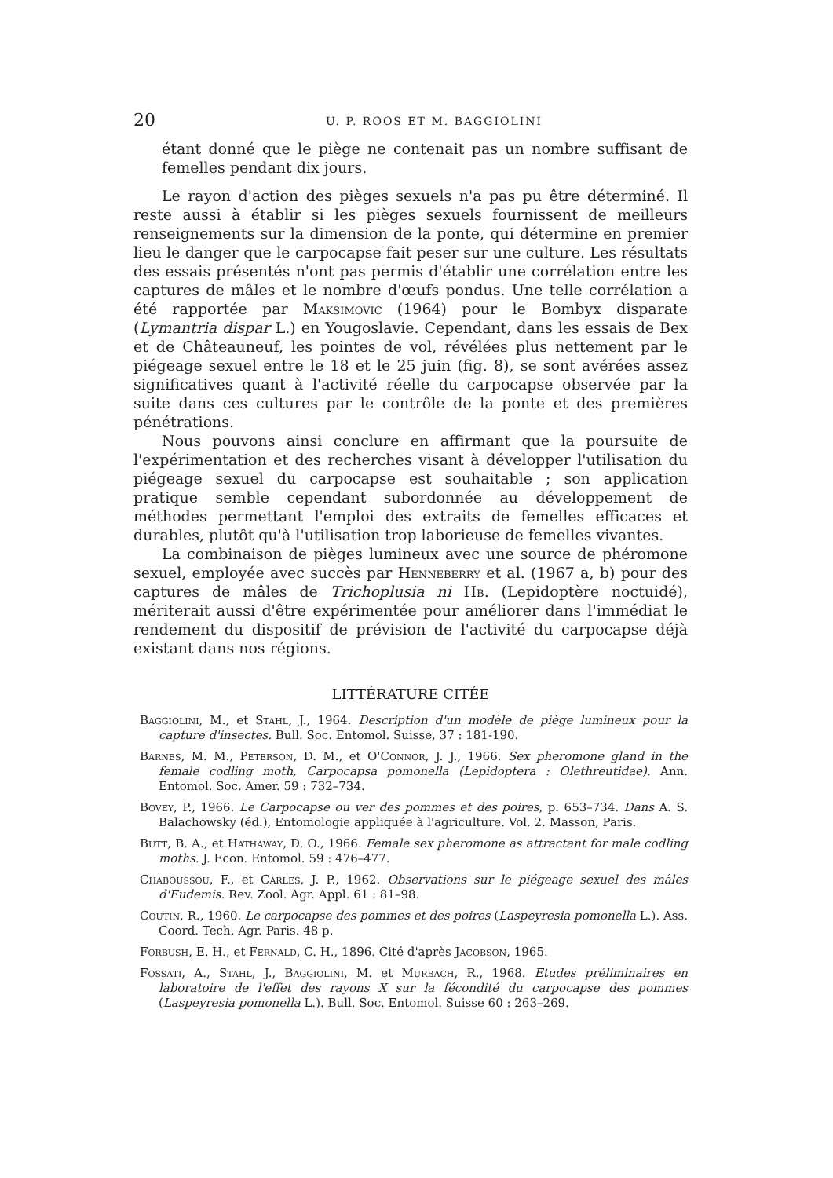20 U. P. ROOS ET M. BAGGIOLINI
étant donné que le piège ne contenait pas un nombre suffisant de femelles pendant dix jours.
Le rayon d'action des pièges sexuels n'a pas pu être déterminé. Il reste aussi à établir si les pièges sexuels fournissent de meilleurs renseignements sur la dimension de la ponte, qui détermine en premier lieu le danger que le carpocapse fait peser sur une culture. Les résultats des essais présentés n'ont pas permis d'établir une corrélation entre les captures de mâles et le nombre d'œufs pondus. Une telle corrélation a été rapportée par Maksimović (1964) pour le Bombyx disparate (Lymantria dispar L.) en Yougoslavie. Cependant, dans les essais de Bex et de Châteauneuf, les pointes de vol, révélées plus nettement par le piégeage sexuel entre le 18 et le 25 juin (fig. 8), se sont avérées assez significatives quant à l'activité réelle du carpocapse observée par la suite dans ces cultures par le contrôle de la ponte et des premières pénétrations.
Nous pouvons ainsi conclure en affirmant que la poursuite de l'expérimentation et des recherches visant à développer l'utilisation du piégeage sexuel du carpocapse est souhaitable ; son application pratique semble cependant subordonnée au développement de méthodes permettant l'emploi des extraits de femelles efficaces et durables, plutôt qu'à l'utilisation trop laborieuse de femelles vivantes.
La combinaison de pièges lumineux avec une source de phéromone sexuel, employée avec succès par Henneberry et al. (1967 a, b) pour des captures de mâles de Trichoplusia ni Hb. (Lepidoptère noctuidé), mériterait aussi d'être expérimentée pour améliorer dans l'immédiat le rendement du dispositif de prévision de l'activité du carpocapse déjà existant dans nos régions.
LITTÉRATURE CITÉE
Baggiolini, M., et Stahl, J., 1964. Description d'un modèle de piège lumineux pour la capture d'insectes. Bull. Soc. Entomol. Suisse, 37 : 181-190.
Barnes, M. M., Peterson, D. M., et O'Connor, J. J., 1966. Sex pheromone gland in the female codling moth, Carpocapsa pomonella (Lepidoptera : Olethreutidae). Ann. Entomol. Soc. Amer. 59 : 732–734.
Bovey, P., 1966. Le Carpocapse ou ver des pommes et des poires, p. 653–734. Dans A. S. Balachowsky (éd.), Entomologie appliquée à l'agriculture. Vol. 2. Masson, Paris.
Butt, B. A., et Hathaway, D. O., 1966. Female sex pheromone as attractant for male codling moths. J. Econ. Entomol. 59 : 476–477.
Chaboussou, F., et Carles, J. P., 1962. Observations sur le piégeage sexuel des mâles d'Eudemis. Rev. Zool. Agr. Appl. 61 : 81–98.
Coutin, R., 1960. Le carpocapse des pommes et des poires (Laspeyresia pomonella L.). Ass. Coord. Tech. Agr. Paris. 48 p.
Forbush, E. H., et Fernald, C. H., 1896. Cité d'après Jacobson, 1965.
Fossati, A., Stahl, J., Baggiolini, M. et Murbach, R., 1968. Etudes préliminaires en laboratoire de l'effet des rayons X sur la fécondité du carpocapse des pommes (Laspeyresia pomonella L.). Bull. Soc. Entomol. Suisse 60 : 263–269.